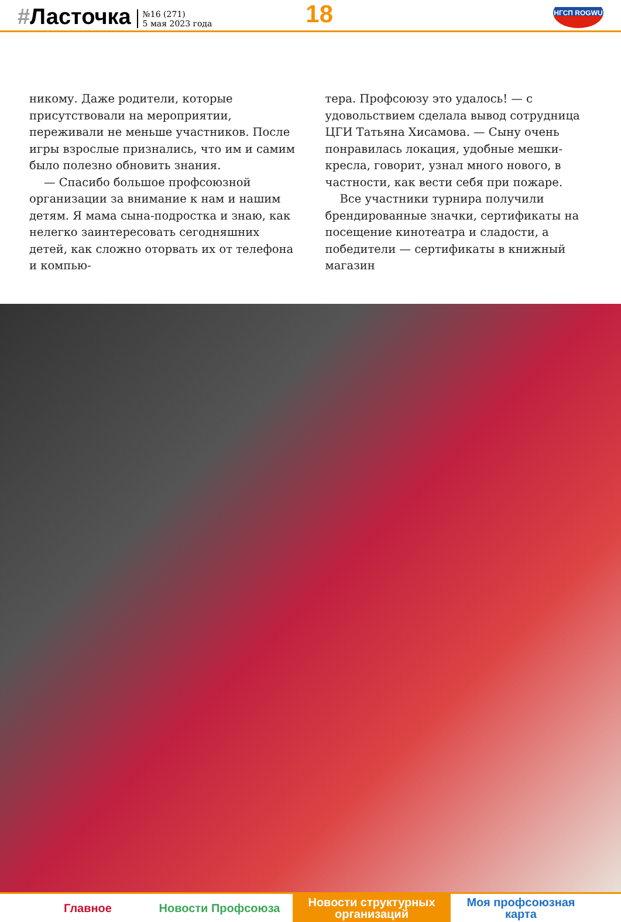#Ласточка
№16 (271)
5 мая 2023 года
18
НГСП ROGWU
никому. Даже родители, которые присутствовали на мероприятии, переживали не меньше участников. После игры взрослые признались, что им и самим было полезно обновить знания.
— Спасибо большое профсоюзной организации за внимание к нам и нашим детям. Я мама сына-подростка и знаю, как нелегко заинтересовать сегодняшних детей, как сложно оторвать их от телефона и компью-
тера. Профсоюзу это удалось! — с удовольствием сделала вывод сотрудница ЦГИ Татьяна Хисамова. — Сыну очень понравилась локация, удобные мешки-кресла, говорит, узнал много нового, в частности, как вести себя при пожаре.
Все участники турнира получили брендированные значки, сертификаты на посещение кинотеатра и сладости, а победители — сертификаты в книжный магазин
Главное Новости Профсоюза Новости структурных
организаций
Моя профсоюзная
карта